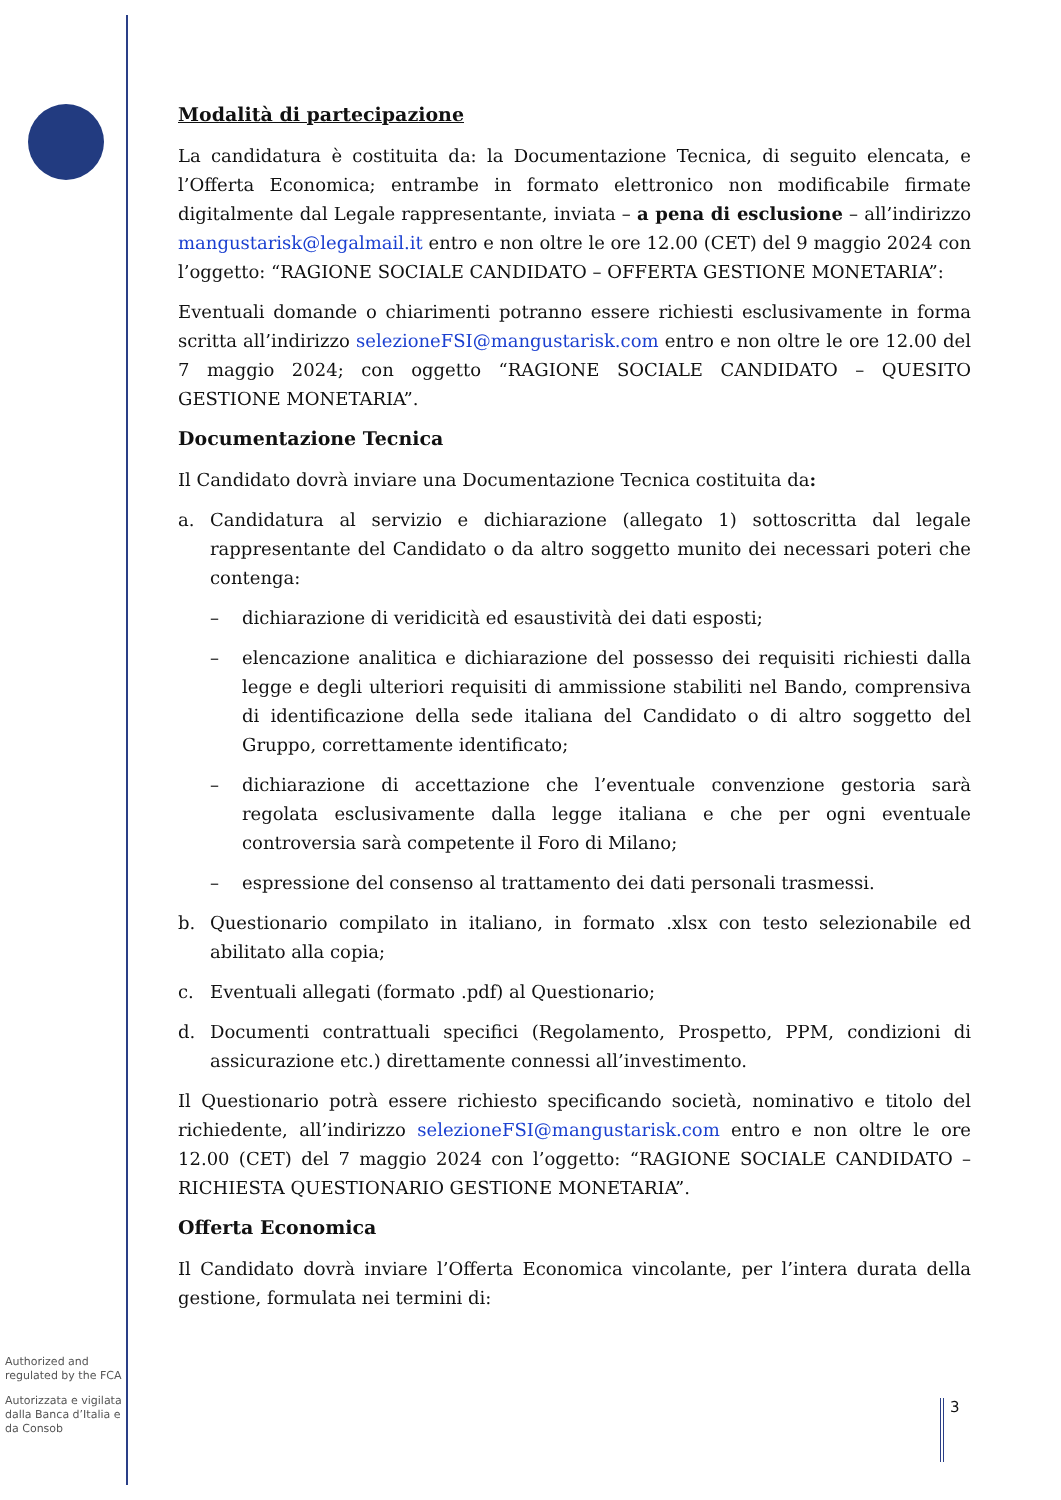Authorized and regulated by the FCA
Autorizzata e vigilata dalla Banca d’Italia e da Consob
Modalità di partecipazione
La candidatura è costituita da: la Documentazione Tecnica, di seguito elencata, e l’Offerta Economica; entrambe in formato elettronico non modificabile firmate digitalmente dal Legale rappresentante, inviata – a pena di esclusione – all’indirizzo mangustarisk@legalmail.it entro e non oltre le ore 12.00 (CET) del 9 maggio 2024 con l’oggetto: “RAGIONE SOCIALE CANDIDATO – OFFERTA GESTIONE MONETARIA”:
Eventuali domande o chiarimenti potranno essere richiesti esclusivamente in forma scritta all’indirizzo selezioneFSI@mangustarisk.com entro e non oltre le ore 12.00 del 7 maggio 2024; con oggetto “RAGIONE SOCIALE CANDIDATO – QUESITO GESTIONE MONETARIA”.
Documentazione Tecnica
Il Candidato dovrà inviare una Documentazione Tecnica costituita da:
a. Candidatura al servizio e dichiarazione (allegato 1) sottoscritta dal legale rappresentante del Candidato o da altro soggetto munito dei necessari poteri che contenga:
– dichiarazione di veridicità ed esaustività dei dati esposti;
– elencazione analitica e dichiarazione del possesso dei requisiti richiesti dalla legge e degli ulteriori requisiti di ammissione stabiliti nel Bando, comprensiva di identificazione della sede italiana del Candidato o di altro soggetto del Gruppo, correttamente identificato;
– dichiarazione di accettazione che l’eventuale convenzione gestoria sarà regolata esclusivamente dalla legge italiana e che per ogni eventuale controversia sarà competente il Foro di Milano;
– espressione del consenso al trattamento dei dati personali trasmessi.
b. Questionario compilato in italiano, in formato .xlsx con testo selezionabile ed abilitato alla copia;
c. Eventuali allegati (formato .pdf) al Questionario;
d. Documenti contrattuali specifici (Regolamento, Prospetto, PPM, condizioni di assicurazione etc.) direttamente connessi all’investimento.
Il Questionario potrà essere richiesto specificando società, nominativo e titolo del richiedente, all’indirizzo selezioneFSI@mangustarisk.com entro e non oltre le ore 12.00 (CET) del 7 maggio 2024 con l’oggetto: “RAGIONE SOCIALE CANDIDATO – RICHIESTA QUESTIONARIO GESTIONE MONETARIA”.
Offerta Economica
Il Candidato dovrà inviare l’Offerta Economica vincolante, per l’intera durata della gestione, formulata nei termini di:
3